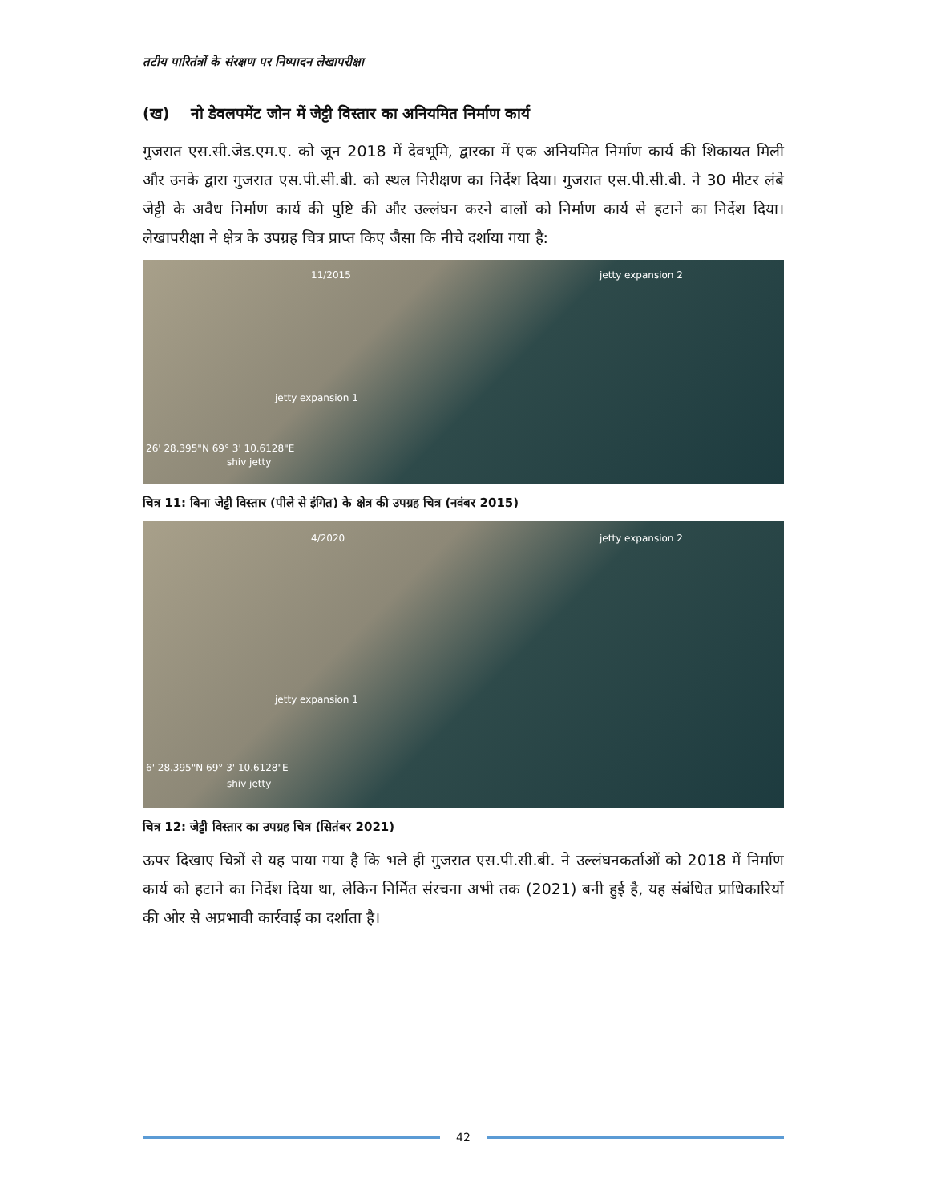तटीय पारितंत्रों के संरक्षण पर निष्पादन लेखापरीक्षा
(ख) नो डेवलपमेंट जोन में जेट्टी विस्तार का अनियमित निर्माण कार्य
गुजरात एस.सी.जेड.एम.ए. को जून 2018 में देवभूमि, द्वारका में एक अनियमित निर्माण कार्य की शिकायत मिली और उनके द्वारा गुजरात एस.पी.सी.बी. को स्थल निरीक्षण का निर्देश दिया। गुजरात एस.पी.सी.बी. ने 30 मीटर लंबे जेट्टी के अवैध निर्माण कार्य की पुष्टि की और उल्लंघन करने वालों को निर्माण कार्य से हटाने का निर्देश दिया। लेखापरीक्षा ने क्षेत्र के उपग्रह चित्र प्राप्त किए जैसा कि नीचे दर्शाया गया है:
11/2015 jetty expansion 2
jetty expansion 1
26' 28.395"N 69° 3' 10.6128"E
shiv jetty
चित्र 11: बिना जेट्टी विस्तार (पीले से इंगित) के क्षेत्र की उपग्रह चित्र (नवंबर 2015)
4/2020 jetty expansion 2
jetty expansion 1
6' 28.395"N 69° 3' 10.6128"E
shiv jetty
चित्र 12: जेट्टी विस्तार का उपग्रह चित्र (सितंबर 2021)
ऊपर दिखाए चित्रों से यह पाया गया है कि भले ही गुजरात एस.पी.सी.बी. ने उल्लंघनकर्ताओं को 2018 में निर्माण कार्य को हटाने का निर्देश दिया था, लेकिन निर्मित संरचना अभी तक (2021) बनी हुई है, यह संबंधित प्राधिकारियों की ओर से अप्रभावी कार्रवाई का दर्शाता है।
42